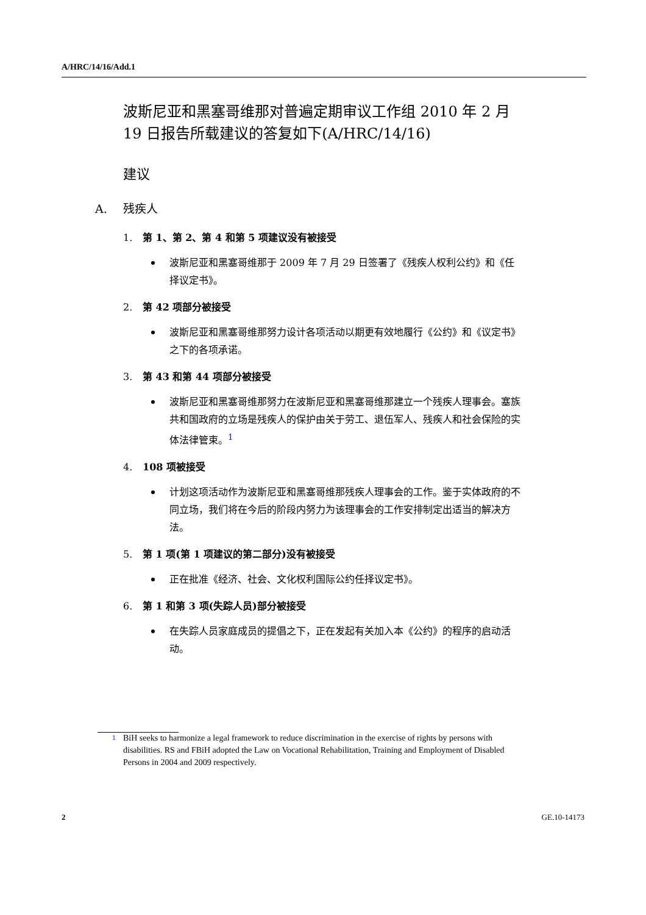A/HRC/14/16/Add.1
波斯尼亚和黑塞哥维那对普遍定期审议工作组 2010 年 2 月 19 日报告所载建议的答复如下(A/HRC/14/16)
建议
A. 残疾人
1. 第 1、第 2、第 4 和第 5 项建议没有被接受
波斯尼亚和黑塞哥维那于 2009 年 7 月 29 日签署了《残疾人权利公约》和《任择议定书》。
2. 第 42 项部分被接受
波斯尼亚和黑塞哥维那努力设计各项活动以期更有效地履行《公约》和《议定书》之下的各项承诺。
3. 第 43 和第 44 项部分被接受
波斯尼亚和黑塞哥维那努力在波斯尼亚和黑塞哥维那建立一个残疾人理事会。塞族共和国政府的立场是残疾人的保护由关于劳工、退伍军人、残疾人和社会保险的实体法律管束。<sup>1</sup>
4. 108 项被接受
计划这项活动作为波斯尼亚和黑塞哥维那残疾人理事会的工作。鉴于实体政府的不同立场，我们将在今后的阶段内努力为该理事会的工作安排制定出适当的解决方法。
5. 第 1 项(第 1 项建议的第二部分)没有被接受
正在批准《经济、社会、文化权利国际公约任择议定书》。
6. 第 1 和第 3 项(失踪人员)部分被接受
在失踪人员家庭成员的提倡之下，正在发起有关加入本《公约》的程序的启动活动。
<sup>1</sup> BiH seeks to harmonize a legal framework to reduce discrimination in the exercise of rights by persons with disabilities. RS and FBiH adopted the Law on Vocational Rehabilitation, Training and Employment of Disabled Persons in 2004 and 2009 respectively.
2 GE.10-14173